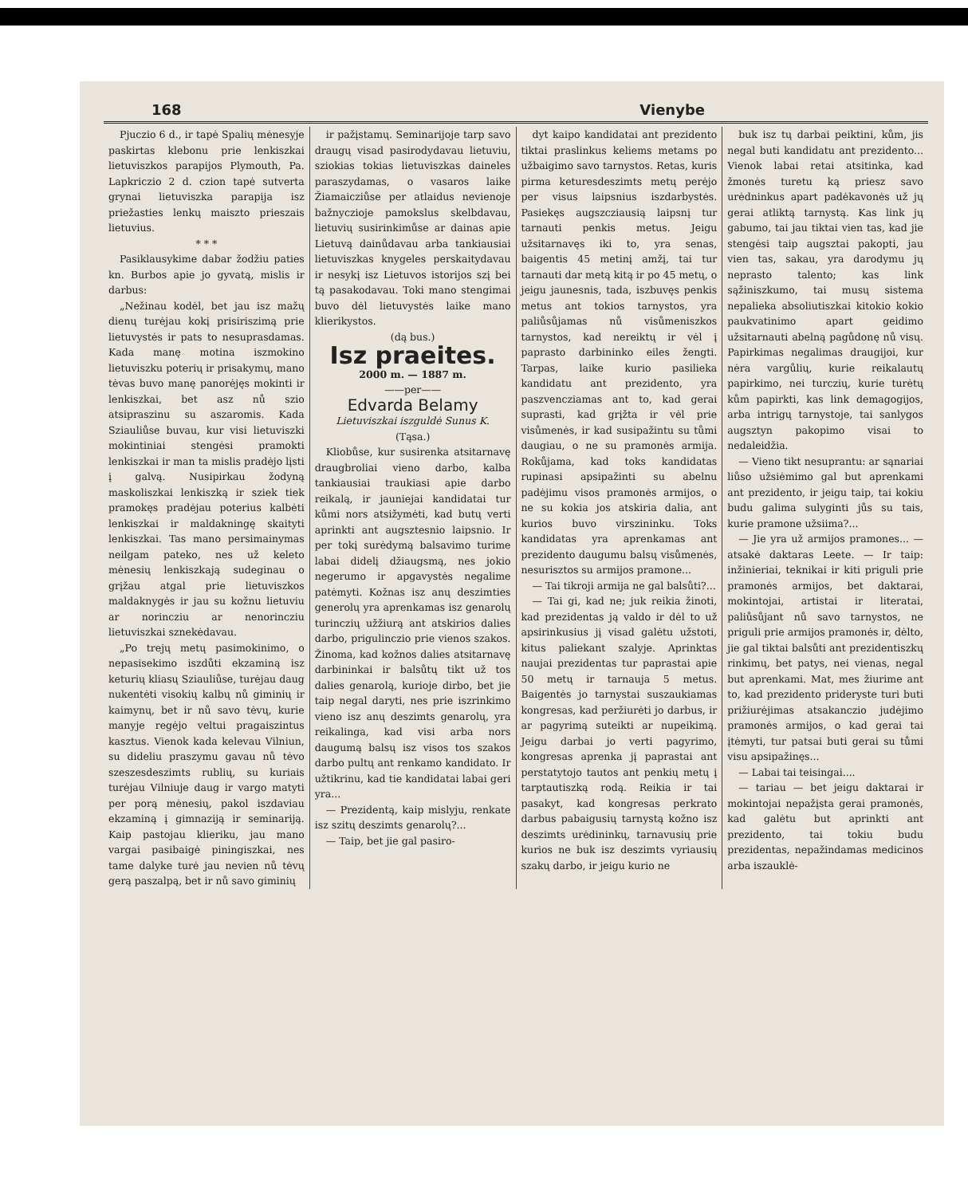168 Vienybe
Pjuczio 6 d., ir tapė Spalių mėnesyje paskirtas klebonu prie lenkiszkai lietuviszkos parapijos Plymouth, Pa. Lapkriczio 2 d. czion tapė sutverta grynai lietuviszka parapija isz priežasties lenkų maiszto prieszais lietuvius.
* * *
Pasiklausykime dabar žodžiu paties kn. Burbos apie jo gyvatą, mislis ir darbus:
„Nežinau kodėl, bet jau isz mažų dienų turėjau kokį prisiriszimą prie lietuvystės ir pats to nesuprasdamas. Kada manę motina iszmokino lietuviszku poterių ir prisakymų, mano tėvas buvo manę panorėjęs mokinti ir lenkiszkai, bet asz nů szio atsipraszinu su aszaromis. Kada Sziauliůse buvau, kur visi lietuviszki mokintiniai stengėsi pramokti lenkiszkai ir man ta mislis pradėjo lįsti į galvą. Nusipirkau žodyną maskoliszkai lenkiszką ir sziek tiek pramokęs pradėjau poterius kalbėti lenkiszkai ir maldakningę skaityti lenkiszkai. Tas mano persimainymas neilgam pateko, nes už keleto mėnesių lenkiszkają sudeginau o grįžau atgal prie lietuviszkos maldaknygės ir jau su kožnu lietuviu ar norincziu ar nenorincziu lietuviszkai sznekėdavau.
„Po trejų metų pasimokinimo, o nepasisekimo iszdůti ekzaminą isz keturių kliasų Sziauliůse, turėjau daug nukentėti visokių kalbų nů giminių ir kaimynų, bet ir nů savo tėvų, kurie manyje regėjo veltui pragaiszintus kasztus. Vienok kada kelevau Vilniun, su dideliu praszymu gavau nů tėvo szeszesdeszimts rublių, su kuriais turėjau Vilniuje daug ir vargo matyti per porą mėnesių, pakol iszdaviau ekzaminą į gimnaziją ir seminariją. Kaip pastojau klieriku, jau mano vargai pasibaigė piningiszkai, nes tame dalyke turė jau nevien nů tėvų gerą paszalpą, bet ir nů savo giminių
ir pažįstamų. Seminarijoje tarp savo draugų visad pasirodydavau lietuviu, sziokias tokias lietuviszkas daineles paraszydamas, o vasaros laike Žiamaicziůse per atlaidus nevienoje bažnyczioje pamokslus skelbdavau, lietuvių susirinkimůse ar dainas apie Lietuvą dainůdavau arba tankiausiai lietuviszkas knygeles perskaitydavau ir nesykį isz Lietuvos istorijos szį bei tą pasakodavau. Toki mano stengimai buvo dėl lietuvystės laike mano klierikystos.
(dą bus.)
Isz praeites.
2000 m. — 1887 m.
——per——
Edvarda Belamy
Lietuviszkai iszguldė Sunus K.
(Tąsa.)
Kliobůse, kur susirenka atsitarnavę draugbroliai vieno darbo, kalba tankiausiai traukiasi apie darbo reikalą, ir jauniejai kandidatai tur kůmi nors atsižymėti, kad butų verti aprinkti ant augsztesnio laipsnio. Ir per tokį surėdymą balsavimo turime labai didelį džiaugsmą, nes jokio negerumo ir apgavystės negalime patėmyti. Kožnas isz anų deszimties generolų yra aprenkamas isz genarolų turinczių užžiurą ant atskirios dalies darbo, prigulinczio prie vienos szakos. Žinoma, kad kožnos dalies atsitarnavę darbininkai ir balsůtų tikt už tos dalies genarolą, kurioje dirbo, bet jie taip negal daryti, nes prie iszrinkimo vieno isz anų deszimts genarolų, yra reikalinga, kad visi arba nors daugumą balsų isz visos tos szakos darbo pultų ant renkamo kandidato. Ir užtikrinu, kad tie kandidatai labai geri yra...
— Prezidentą, kaip mislyju, renkate isz szitų deszimts genarolų?...
— Taip, bet jie gal pasiro-
dyt kaipo kandidatai ant prezidento tiktai praslinkus keliems metams po užbaigimo savo tarnystos. Retas, kuris pirma keturesdeszimts metų perėjo per visus laipsnius iszdarbystės. Pasiekęs augszcziausią laipsnį tur tarnauti penkis metus. Jeigu užsitarnavęs iki to, yra senas, baigentis 45 metinį amžį, tai tur tarnauti dar metą kitą ir po 45 metų, o jeigu jaunesnis, tada, iszbuvęs penkis metus ant tokios tarnystos, yra paliůsůjamas nů visůmeniszkos tarnystos, kad nereiktų ir vėl į paprasto darbininko eiles žengti. Tarpas, laike kurio pasilieka kandidatu ant prezidento, yra paszvencziamas ant to, kad gerai suprasti, kad grįžta ir vėl prie visůmenės, ir kad susipažintu su tůmi daugiau, o ne su pramonės armija. Rokůjama, kad toks kandidatas rupinasi apsipažinti su abelnu padėjimu visos pramonės armijos, o ne su kokia jos atskiria dalia, ant kurios buvo virszininku. Toks kandidatas yra aprenkamas ant prezidento daugumu balsų visůmenės, nesurisztos su armijos pramone...
— Tai tikroji armija ne gal balsůti?...
— Tai gi, kad ne; juk reikia žinoti, kad prezidentas ją valdo ir dėl to už apsirinkusius jį visad galėtu užstoti, kitus paliekant szalyje. Aprinktas naujai prezidentas tur paprastai apie 50 metų ir tarnauja 5 metus. Baigentės jo tarnystai suszaukiamas kongresas, kad peržiurėti jo darbus, ir ar pagyrimą suteikti ar nupeikimą. Jeigu darbai jo verti pagyrimo, kongresas aprenka jį paprastai ant perstatytojo tautos ant penkių metų į tarptautiszką rodą. Reikia ir tai pasakyt, kad kongresas perkrato darbus pabaigusių tarnystą kožno isz deszimts urėdininkų, tarnavusių prie kurios ne buk isz deszimts vyriausių szakų darbo, ir jeigu kurio ne
buk isz tų darbai peiktini, kům, jis negal buti kandidatu ant prezidento... Vienok labai retai atsitinka, kad žmonės turetu ką priesz savo urėdninkus apart padėkavonės už jų gerai atliktą tarnystą. Kas link jų gabumo, tai jau tiktai vien tas, kad jie stengėsi taip augsztai pakopti, jau vien tas, sakau, yra darodymu jų neprasto talento; kas link sąžiniszkumo, tai musų sistema nepalieka absoliutiszkai kitokio kokio paukvatinimo apart geidimo užsitarnauti abelną pagůdonę nů visų. Papirkimas negalimas draugijoi, kur nėra vargůlių, kurie reikalautų papirkimo, nei turczių, kurie turėtų kům papirkti, kas link demagogijos, arba intrigų tarnystoje, tai sanlygos augsztyn pakopimo visai to nedaleidžia.
— Vieno tikt nesuprantu: ar sąnariai liůso užsiėmimo gal but aprenkami ant prezidento, ir jeigu taip, tai kokiu budu galima sulyginti jůs su tais, kurie pramone užsiima?...
— Jie yra už armijos pramones... — atsakė daktaras Leete. — Ir taip: inžinieriai, teknikai ir kiti priguli prie pramonės armijos, bet daktarai, mokintojai, artistai ir literatai, paliůsůjant nů savo tarnystos, ne priguli prie armijos pramonės ir, dėlto, jie gal tiktai balsůti ant prezidentiszkų rinkimų, bet patys, nei vienas, negal but aprenkami. Mat, mes žiurime ant to, kad prezidento prideryste turi buti prižiurėjimas atsakanczio judėjimo pramonės armijos, o kad gerai tai įtėmyti, tur patsai buti gerai su tůmi visu apsipažinęs...
— Labai tai teisingai....
— tariau — bet jeigu daktarai ir mokintojai nepažįsta gerai pramonės, kad galėtu but aprinkti ant prezidento, tai tokiu budu prezidentas, nepažindamas medicinos arba iszauklė-